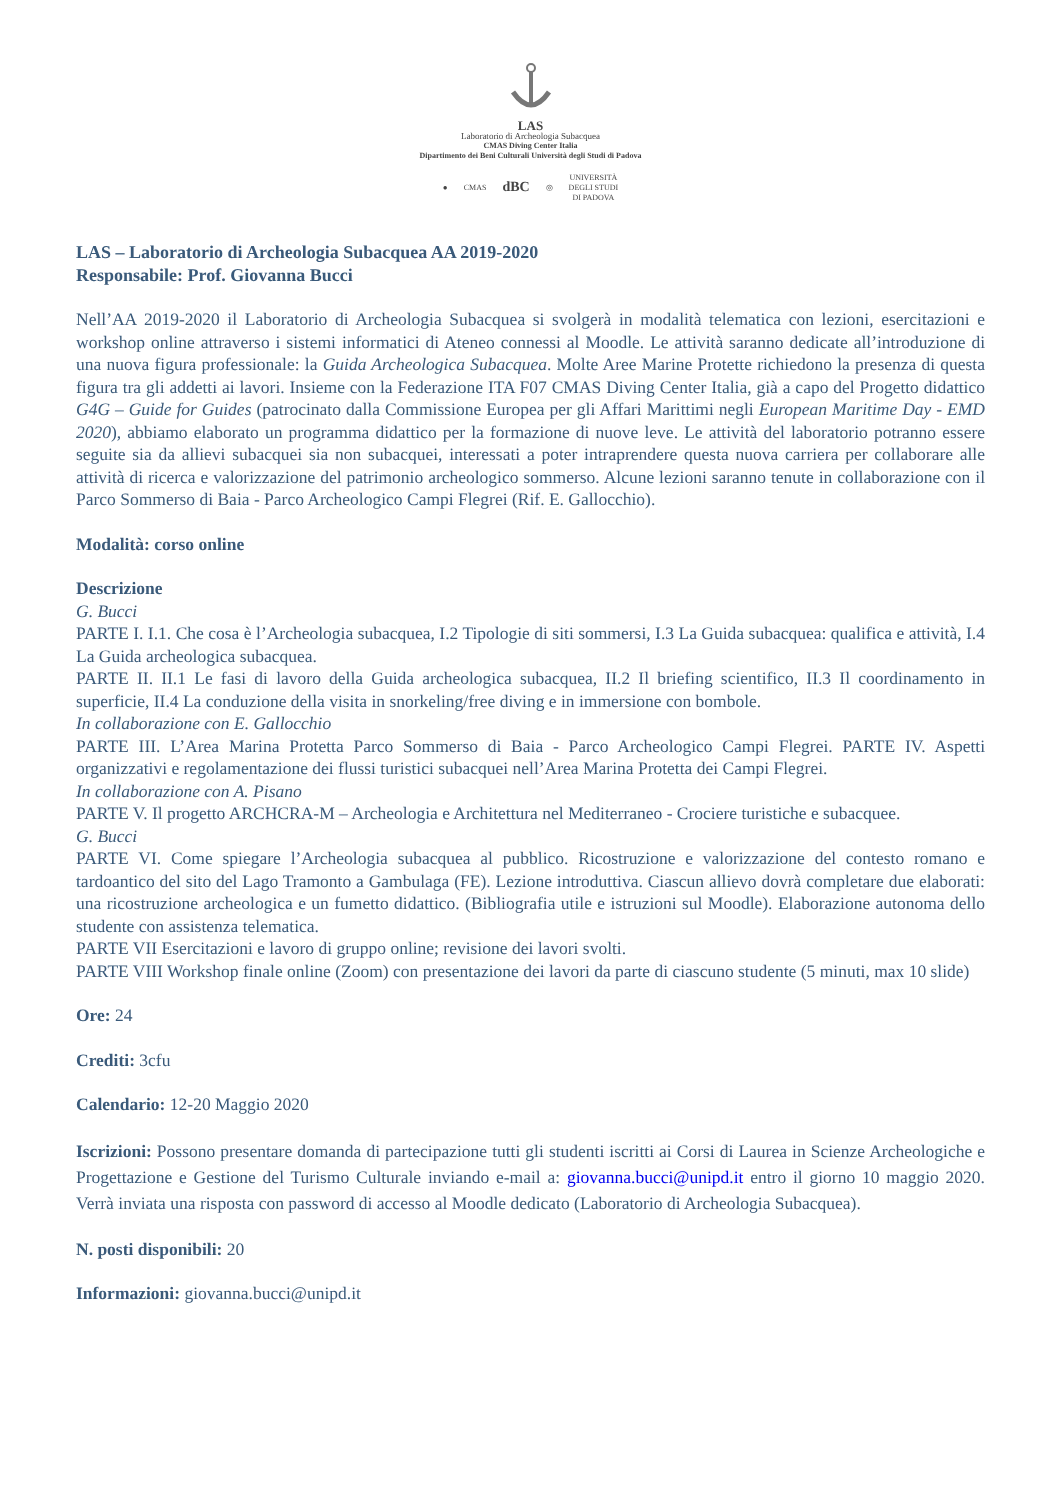LAS
Laboratorio di Archeologia Subacquea
CMAS Diving Center Italia
Dipartimento dei Beni Culturali Università degli Studi di Padova
● CMAS dBC ◎ UNIVERSITÀ
DEGLI STUDI
DI PADOVA
LAS – Laboratorio di Archeologia Subacquea AA 2019-2020
Responsabile: Prof. Giovanna Bucci
Nell’AA 2019-2020 il Laboratorio di Archeologia Subacquea si svolgerà in modalità telematica con lezioni, esercitazioni e workshop online attraverso i sistemi informatici di Ateneo connessi al Moodle. Le attività saranno dedicate all’introduzione di una nuova figura professionale: la Guida Archeologica Subacquea. Molte Aree Marine Protette richiedono la presenza di questa figura tra gli addetti ai lavori. Insieme con la Federazione ITA F07 CMAS Diving Center Italia, già a capo del Progetto didattico G4G – Guide for Guides (patrocinato dalla Commissione Europea per gli Affari Marittimi negli European Maritime Day - EMD 2020), abbiamo elaborato un programma didattico per la formazione di nuove leve. Le attività del laboratorio potranno essere seguite sia da allievi subacquei sia non subacquei, interessati a poter intraprendere questa nuova carriera per collaborare alle attività di ricerca e valorizzazione del patrimonio archeologico sommerso. Alcune lezioni saranno tenute in collaborazione con il Parco Sommerso di Baia - Parco Archeologico Campi Flegrei (Rif. E. Gallocchio).
Modalità: corso online
Descrizione
G. Bucci
PARTE I. I.1. Che cosa è l’Archeologia subacquea, I.2 Tipologie di siti sommersi, I.3 La Guida subacquea: qualifica e attività, I.4 La Guida archeologica subacquea.
PARTE II. II.1 Le fasi di lavoro della Guida archeologica subacquea, II.2 Il briefing scientifico, II.3 Il coordinamento in superficie, II.4 La conduzione della visita in snorkeling/free diving e in immersione con bombole.
In collaborazione con E. Gallocchio
PARTE III. L’Area Marina Protetta Parco Sommerso di Baia - Parco Archeologico Campi Flegrei. PARTE IV. Aspetti organizzativi e regolamentazione dei flussi turistici subacquei nell’Area Marina Protetta dei Campi Flegrei.
In collaborazione con A. Pisano
PARTE V. Il progetto ARCHCRA-M – Archeologia e Architettura nel Mediterraneo - Crociere turistiche e subacquee.
G. Bucci
PARTE VI. Come spiegare l’Archeologia subacquea al pubblico. Ricostruzione e valorizzazione del contesto romano e tardoantico del sito del Lago Tramonto a Gambulaga (FE). Lezione introduttiva. Ciascun allievo dovrà completare due elaborati: una ricostruzione archeologica e un fumetto didattico. (Bibliografia utile e istruzioni sul Moodle). Elaborazione autonoma dello studente con assistenza telematica.
PARTE VII Esercitazioni e lavoro di gruppo online; revisione dei lavori svolti.
PARTE VIII Workshop finale online (Zoom) con presentazione dei lavori da parte di ciascuno studente (5 minuti, max 10 slide)
Ore: 24
Crediti: 3cfu
Calendario: 12-20 Maggio 2020
Iscrizioni: Possono presentare domanda di partecipazione tutti gli studenti iscritti ai Corsi di Laurea in Scienze Archeologiche e Progettazione e Gestione del Turismo Culturale inviando e-mail a: giovanna.bucci@unipd.it entro il giorno 10 maggio 2020. Verrà inviata una risposta con password di accesso al Moodle dedicato (Laboratorio di Archeologia Subacquea).
N. posti disponibili: 20
Informazioni: giovanna.bucci@unipd.it